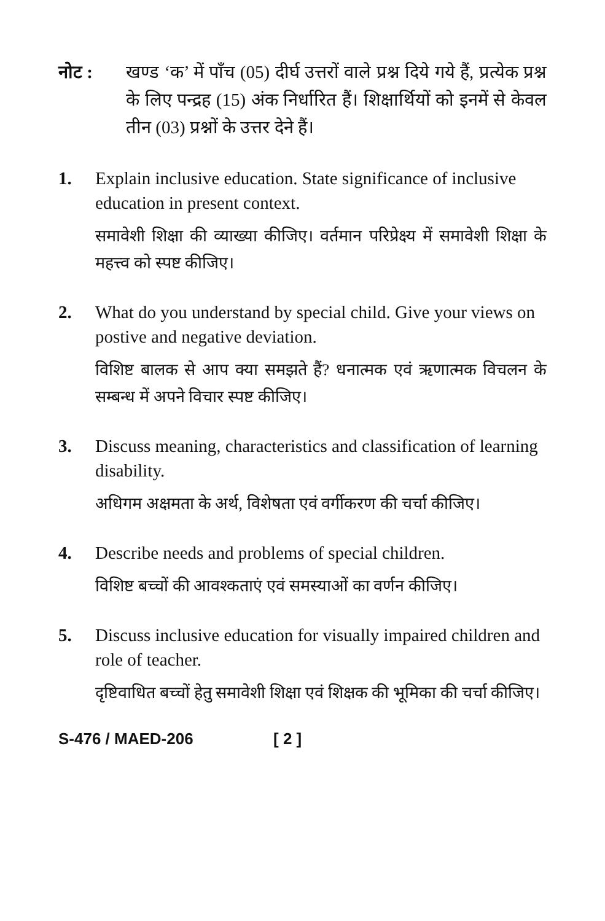नोट : खण्ड ‘क’ में पाँच (05) दीर्घ उत्तरों वाले प्रश्न दिये गये हैं, प्रत्येक प्रश्न के लिए पन्द्रह (15) अंक निर्धारित हैं। शिक्षार्थियों को इनमें से केवल तीन (03) प्रश्नों के उत्तर देने हैं।
1. Explain inclusive education. State significance of inclusive education in present context.
समावेशी शिक्षा की व्याख्या कीजिए। वर्तमान परिप्रेक्ष्य में समावेशी शिक्षा के महत्त्व को स्पष्ट कीजिए।
2. What do you understand by special child. Give your views on postive and negative deviation.
विशिष्ट बालक से आप क्या समझते हैं? धनात्मक एवं ऋणात्मक विचलन के सम्बन्ध में अपने विचार स्पष्ट कीजिए।
3. Discuss meaning, characteristics and classification of learning disability.
अधिगम अक्षमता के अर्थ, विशेषता एवं वर्गीकरण की चर्चा कीजिए।
4. Describe needs and problems of special children.
विशिष्ट बच्चों की आवश्कताएं एवं समस्याओं का वर्णन कीजिए।
5. Discuss inclusive education for visually impaired children and role of teacher.
दृष्टिवाधित बच्चों हेतु समावेशी शिक्षा एवं शिक्षक की भूमिका की चर्चा कीजिए।
S-476 / MAED-206 [ 2 ]